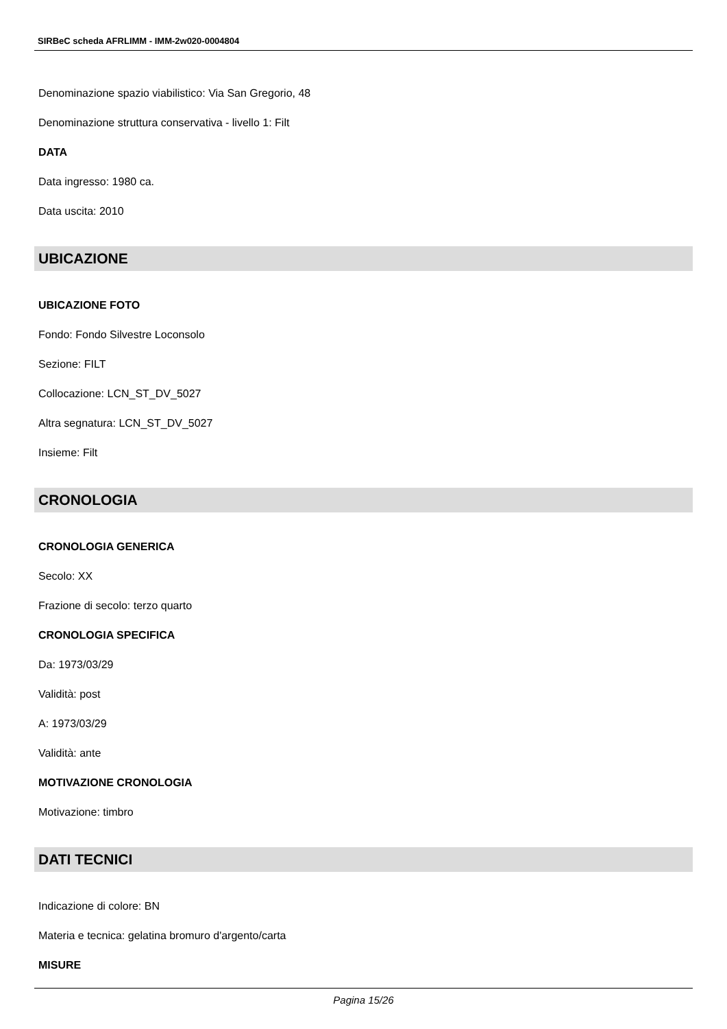SIRBeC scheda AFRLIMM - IMM-2w020-0004804
Denominazione spazio viabilistico: Via San Gregorio, 48
Denominazione struttura conservativa - livello 1: Filt
DATA
Data ingresso: 1980 ca.
Data uscita: 2010
UBICAZIONE
UBICAZIONE FOTO
Fondo: Fondo Silvestre Loconsolo
Sezione: FILT
Collocazione: LCN_ST_DV_5027
Altra segnatura: LCN_ST_DV_5027
Insieme: Filt
CRONOLOGIA
CRONOLOGIA GENERICA
Secolo: XX
Frazione di secolo: terzo quarto
CRONOLOGIA SPECIFICA
Da: 1973/03/29
Validità: post
A: 1973/03/29
Validità: ante
MOTIVAZIONE CRONOLOGIA
Motivazione: timbro
DATI TECNICI
Indicazione di colore: BN
Materia e tecnica: gelatina bromuro d'argento/carta
MISURE
Pagina 15/26